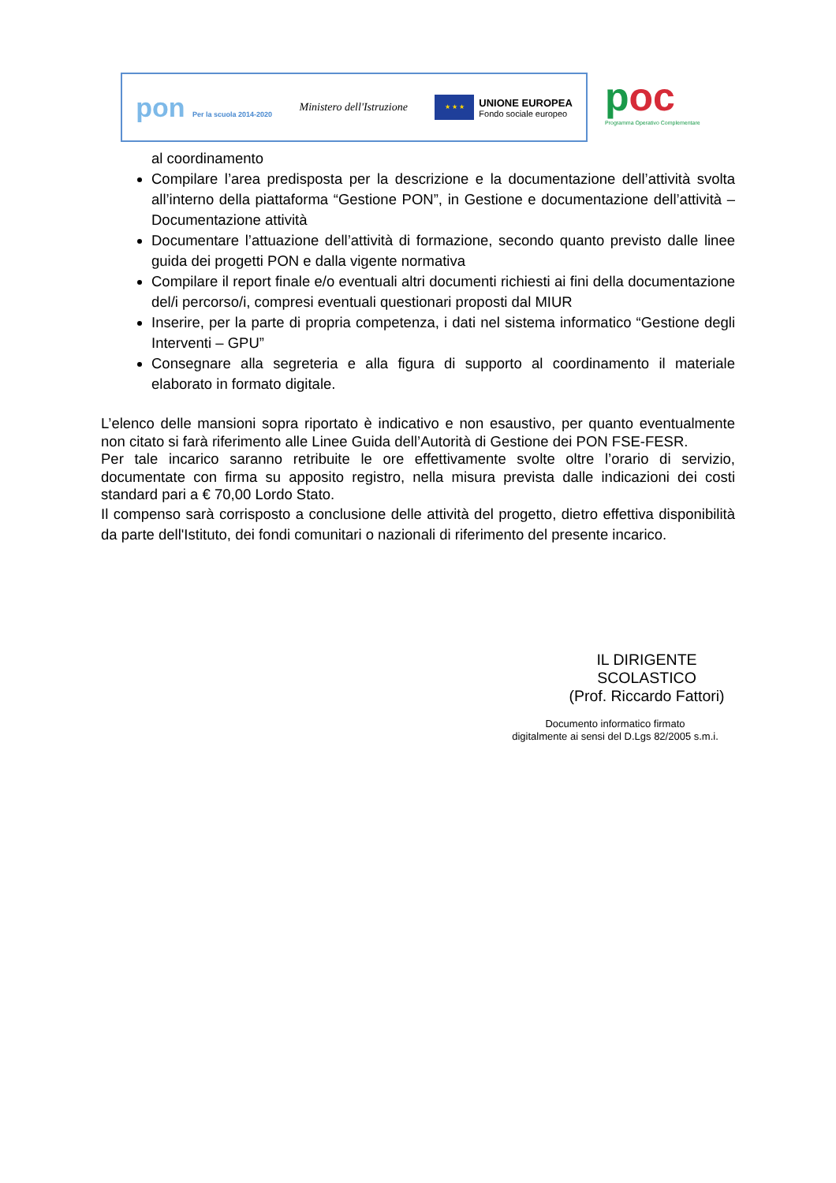pon Per la scuola 2014-2020
Ministero dell'Istruzione
★ ★ ★
UNIONE EUROPEA
Fondo sociale europeo
poc
Programma Operativo Complementare
al coordinamento
Compilare l’area predisposta per la descrizione e la documentazione dell’attività svolta all’interno della piattaforma “Gestione PON”, in Gestione e documentazione dell’attività – Documentazione attività
Documentare l’attuazione dell’attività di formazione, secondo quanto previsto dalle linee guida dei progetti PON e dalla vigente normativa
Compilare il report finale e/o eventuali altri documenti richiesti ai fini della documentazione del/i percorso/i, compresi eventuali questionari proposti dal MIUR
Inserire, per la parte di propria competenza, i dati nel sistema informatico “Gestione degli Interventi – GPU”
Consegnare alla segreteria e alla figura di supporto al coordinamento il materiale elaborato in formato digitale.
L’elenco delle mansioni sopra riportato è indicativo e non esaustivo, per quanto eventualmente non citato si farà riferimento alle Linee Guida dell’Autorità di Gestione dei PON FSE-FESR.
Per tale incarico saranno retribuite le ore effettivamente svolte oltre l’orario di servizio, documentate con firma su apposito registro, nella misura prevista dalle indicazioni dei costi standard pari a € 70,00 Lordo Stato.
Il compenso sarà corrisposto a conclusione delle attività del progetto, dietro effettiva disponibilità da parte dell'Istituto, dei fondi comunitari o nazionali di riferimento del presente incarico.
IL DIRIGENTE
SCOLASTICO
(Prof. Riccardo Fattori)
Documento informatico firmato
digitalmente ai sensi del D.Lgs 82/2005 s.m.i.